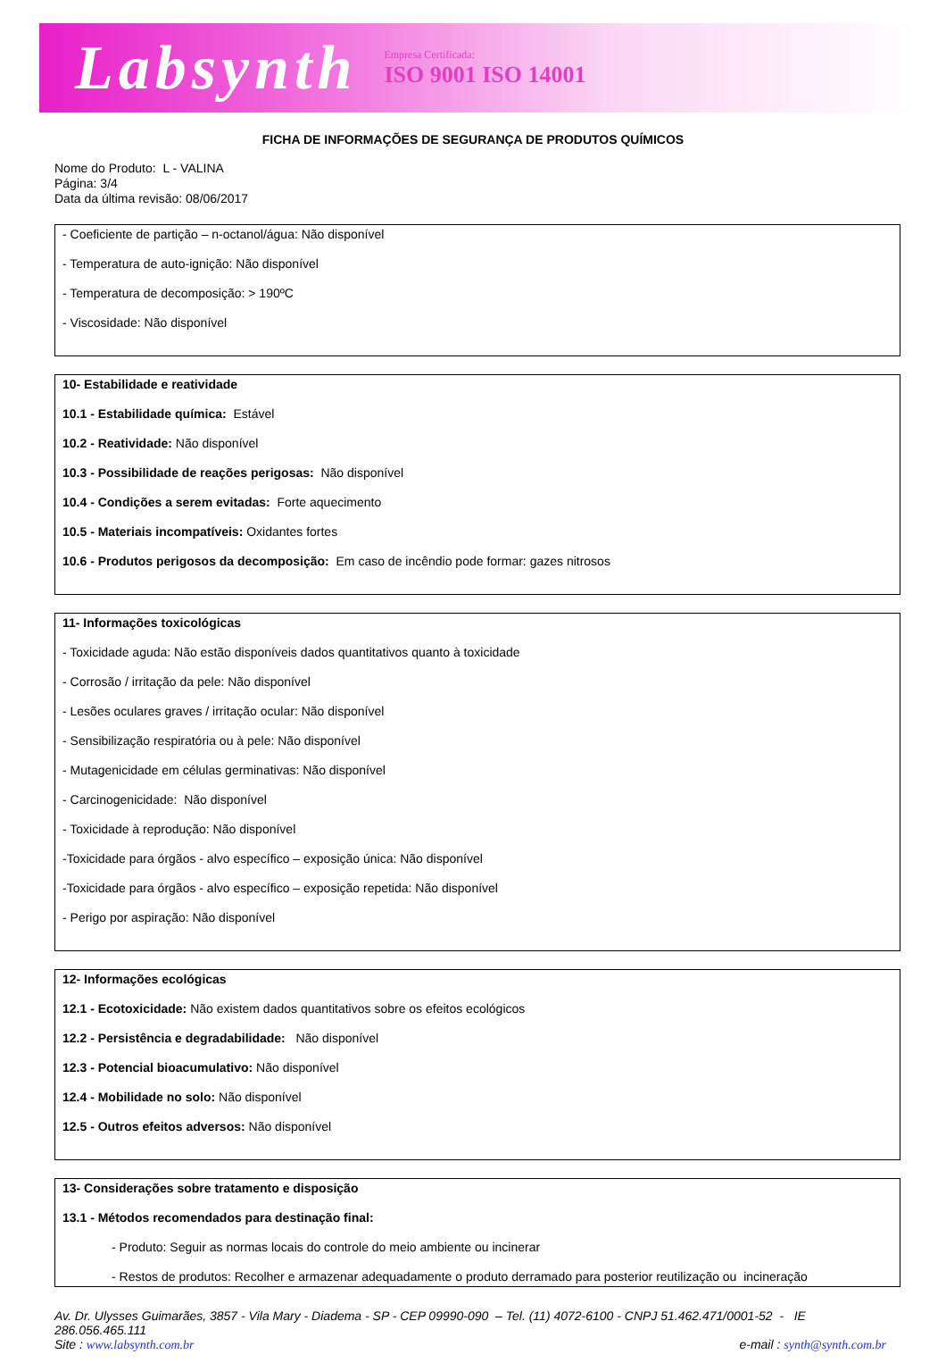Labsynth Empresa Certificada:
ISO 9001 ISO 14001
FICHA DE INFORMAÇÕES DE SEGURANÇA DE PRODUTOS QUÍMICOS
Nome do Produto: L - VALINA
Página: 3/4
Data da última revisão: 08/06/2017
- Coeficiente de partição – n-octanol/água: Não disponível
- Temperatura de auto-ignição: Não disponível
- Temperatura de decomposição: > 190ºC
- Viscosidade: Não disponível
10- Estabilidade e reatividade
10.1 - Estabilidade química: Estável
10.2 - Reatividade: Não disponível
10.3 - Possibilidade de reações perigosas: Não disponível
10.4 - Condições a serem evitadas: Forte aquecimento
10.5 - Materiais incompatíveis: Oxidantes fortes
10.6 - Produtos perigosos da decomposição: Em caso de incêndio pode formar: gazes nitrosos
11- Informações toxicológicas
- Toxicidade aguda: Não estão disponíveis dados quantitativos quanto à toxicidade
- Corrosão / irritação da pele: Não disponível
- Lesões oculares graves / irritação ocular: Não disponível
- Sensibilização respiratória ou à pele: Não disponível
- Mutagenicidade em células germinativas: Não disponível
- Carcinogenicidade: Não disponível
- Toxicidade à reprodução: Não disponível
-Toxicidade para órgãos - alvo específico – exposição única: Não disponível
-Toxicidade para órgãos - alvo específico – exposição repetida: Não disponível
- Perigo por aspiração: Não disponível
12- Informações ecológicas
12.1 - Ecotoxicidade: Não existem dados quantitativos sobre os efeitos ecológicos
12.2 - Persistência e degradabilidade: Não disponível
12.3 - Potencial bioacumulativo: Não disponível
12.4 - Mobilidade no solo: Não disponível
12.5 - Outros efeitos adversos: Não disponível
13- Considerações sobre tratamento e disposição
13.1 - Métodos recomendados para destinação final:
- Produto: Seguir as normas locais do controle do meio ambiente ou incinerar
- Restos de produtos: Recolher e armazenar adequadamente o produto derramado para posterior reutilização ou incineração
Av. Dr. Ulysses Guimarães, 3857 - Vila Mary - Diadema - SP - CEP 09990-090 – Tel. (11) 4072-6100 - CNPJ 51.462.471/0001-52 - IE 286.056.465.111
Site : www.labsynth.com.br e-mail : synth@synth.com.br